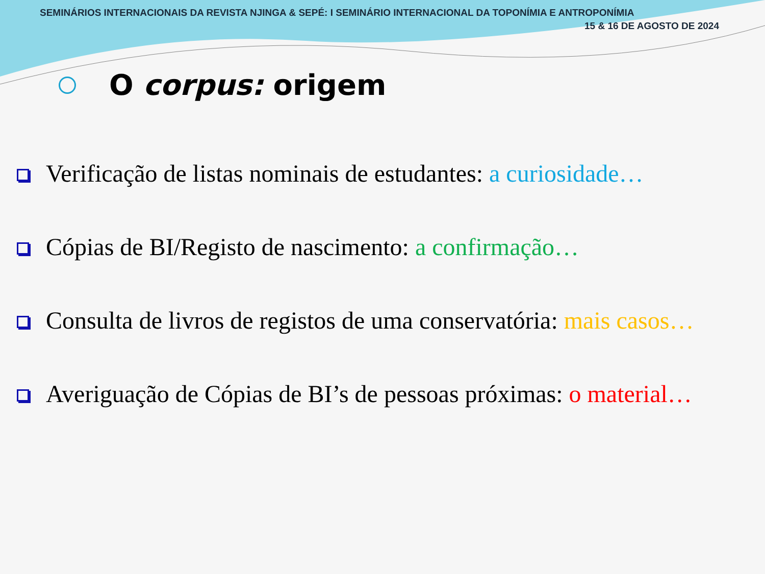SEMINÁRIOS INTERNACIONAIS DA REVISTA NJINGA & SEPÉ: I SEMINÁRIO INTERNACIONAL DA TOPONÍMIA E ANTROPONÍMIA
15 & 16 DE AGOSTO DE 2024
O corpus: origem
Verificação de listas nominais de estudantes: a curiosidade…
Cópias de BI/Registo de nascimento: a confirmação…
Consulta de livros de registos de uma conservatória: mais casos…
Averiguação de Cópias de BI’s de pessoas próximas: o material…